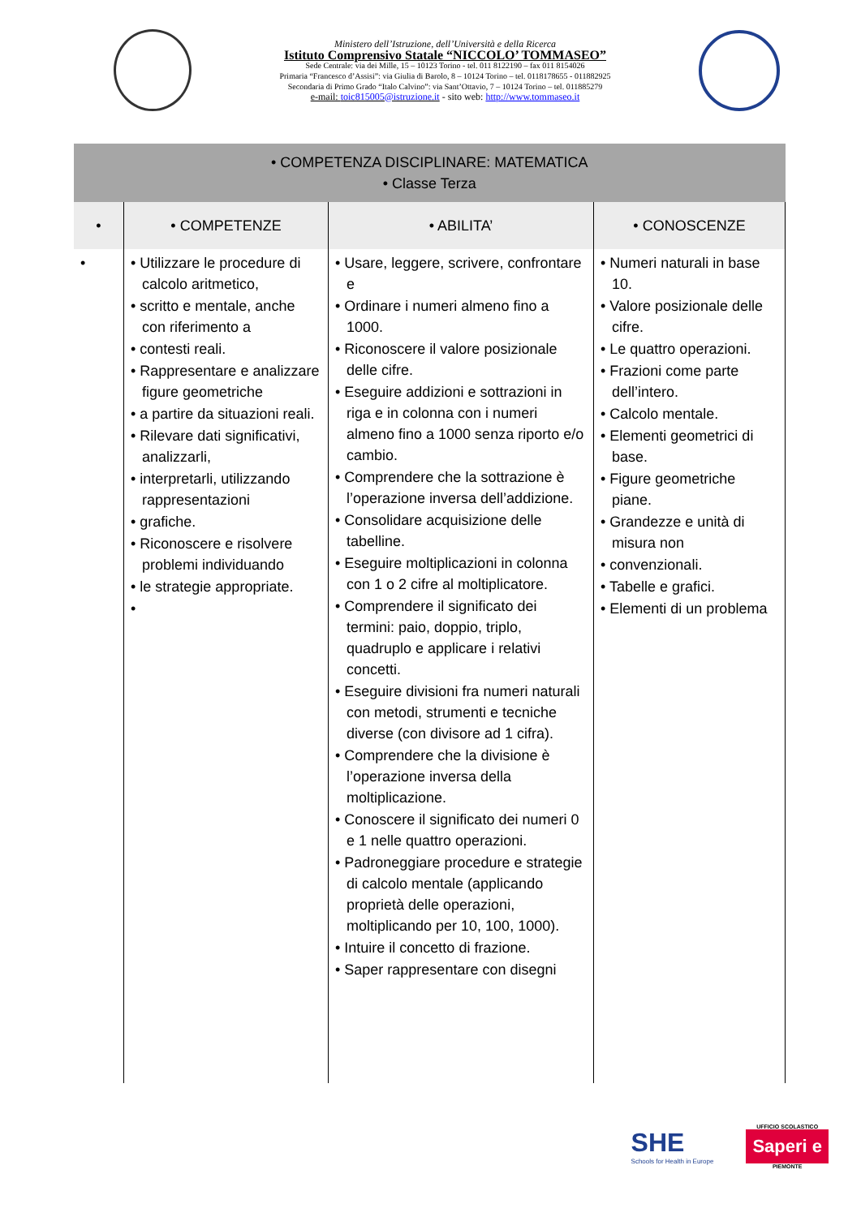Ministero dell’Istruzione, dell’Università e della Ricerca
Istituto Comprensivo Statale “NICCOLO’ TOMMASEO”
Sede Centrale: via dei Mille, 15 – 10123 Torino - tel. 011 8122190 – fax 011 8154026
Primaria “Francesco d’Assisi”: via Giulia di Barolo, 8 – 10124 Torino – tel. 0118178655 - 011882925
Secondaria di Primo Grado “Italo Calvino”: via Sant’Ottavio, 7 – 10124 Torino – tel. 011885279
e-mail: toic815005@istruzione.it - sito web: http://www.tommaseo.it
| • COMPETENZA DISCIPLINARE: MATEMATICA • Classe Terza | | | |
| --- | --- | --- | --- |
| • | • COMPETENZE | • ABILITA’ | • CONOSCENZE |
| • | • Utilizzare le procedure di calcolo aritmetico, • scritto e mentale, anche con riferimento a • contesti reali. • Rappresentare e analizzare figure geometriche • a partire da situazioni reali. • Rilevare dati significativi, analizzarli, • interpretarli, utilizzando rappresentazioni • grafiche. • Riconoscere e risolvere problemi individuando • le strategie appropriate. • | • Usare, leggere, scrivere, confrontare e • Ordinare i numeri almeno fino a 1000. • Riconoscere il valore posizionale delle cifre. • Eseguire addizioni e sottrazioni in riga e in colonna con i numeri almeno fino a 1000 senza riporto e/o cambio. • Comprendere che la sottrazione è l’operazione inversa dell’addizione. • Consolidare acquisizione delle tabelline. • Eseguire moltiplicazioni in colonna con 1 o 2 cifre al moltiplicatore. • Comprendere il significato dei termini: paio, doppio, triplo, quadruplo e applicare i relativi concetti. • Eseguire divisioni fra numeri naturali con metodi, strumenti e tecniche diverse (con divisore ad 1 cifra). • Comprendere che la divisione è l’operazione inversa della moltiplicazione. • Conoscere il significato dei numeri 0 e 1 nelle quattro operazioni. • Padroneggiare procedure e strategie di calcolo mentale (applicando proprietà delle operazioni, moltiplicando per 10, 100, 1000). • Intuire il concetto di frazione. • Saper rappresentare con disegni | • Numeri naturali in base 10. • Valore posizionale delle cifre. • Le quattro operazioni. • Frazioni come parte dell’intero. • Calcolo mentale. • Elementi geometrici di base. • Figure geometriche piane. • Grandezze e unità di misura non • convenzionali. • Tabelle e grafici. • Elementi di un problema |
SHE
Schools for Health in Europe
UFFICIO SCOLASTICO
Saperi e
PIEMONTE